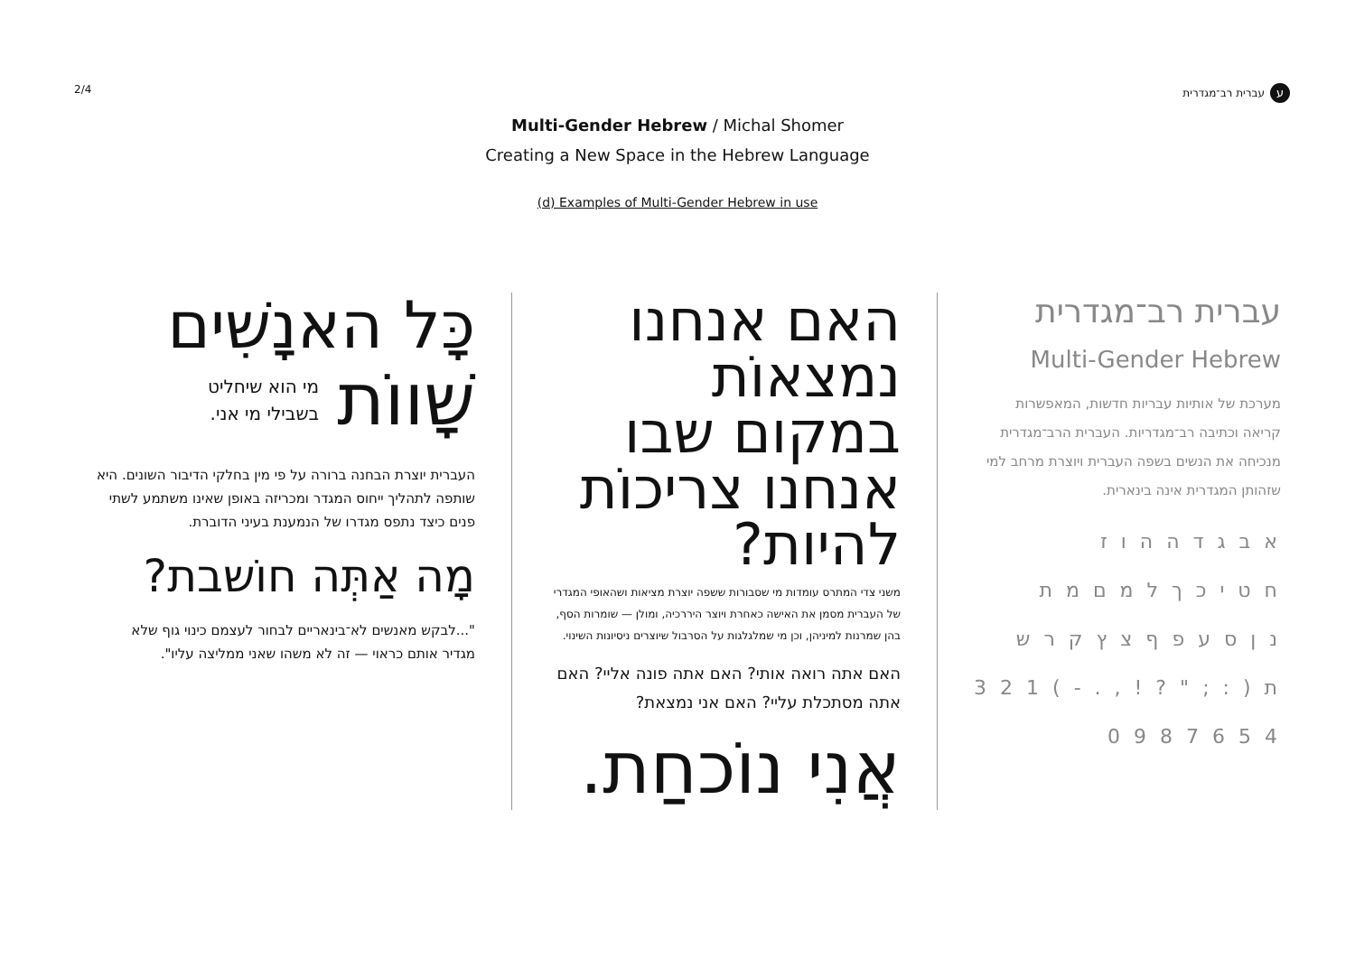2/4
עעברית רב־מגדרית
Multi-Gender Hebrew / Michal Shomer
Creating a New Space in the Hebrew Language
(d) Examples of Multi-Gender Hebrew in use
עברית רב־מגדרית
Multi-Gender Hebrew
מערכת של אותיות עבריות חדשות, המאפשרות קריאה וכתיבה רב־מגדריות. העברית הרב־מגדרית מנכיחה את הנשים בשפה העברית ויוצרת מרחב למי שזהותן המגדרית אינה בינארית.
א ב ג ד ה ה ו ז
ח ט י כ ך ל מ ם מ ת
נ ן ס ע פ ף צ ץ ק ר ש
ת ( : ; " ? ! , . - ) 1 2 3
4 5 6 7 8 9 0
האם אנחנו נמצאוֹת במקום שבו אנחנו צריכוֹת להיות?
משני צדי המתרס עומדות מי שסבורות ששפה יוצרת מציאות ושהאופי המגדרי של העברית מסמן את האישה כאחרת ויוצר היררכיה, ומולן — שומרות הסף, בהן שמרנות למיניהן, וכן מי שמלגלגות על הסרבול שיוצרים ניסיונות השינוי.
האם אתה רואה אותי? האם אתה פונה אליי? האם אתה מסתכלת עליי? האם אני נמצאת?
אֲנִי נוֹכחַת.
כָּל האנָשִׁים
שָׁווֹת מי הוא שיחליט
בשבילי מי אני.
העברית יוצרת הבחנה ברורה על פי מין בחלקי הדיבור השונים. היא שותפה לתהליך ייחוס המגדר ומכריזה באופן שאינו משתמע לשתי פנים כיצד נתפס מגדרו של הנמענת בעיני הדוברת.
מָה אַתְּה חוֹשבת?
"...לבקש מאנשים לא־בינאריים לבחור לעצמם כינוי גוף שלא מגדיר אותם כראוי — זה לא משהו שאני ממליצה עליו".